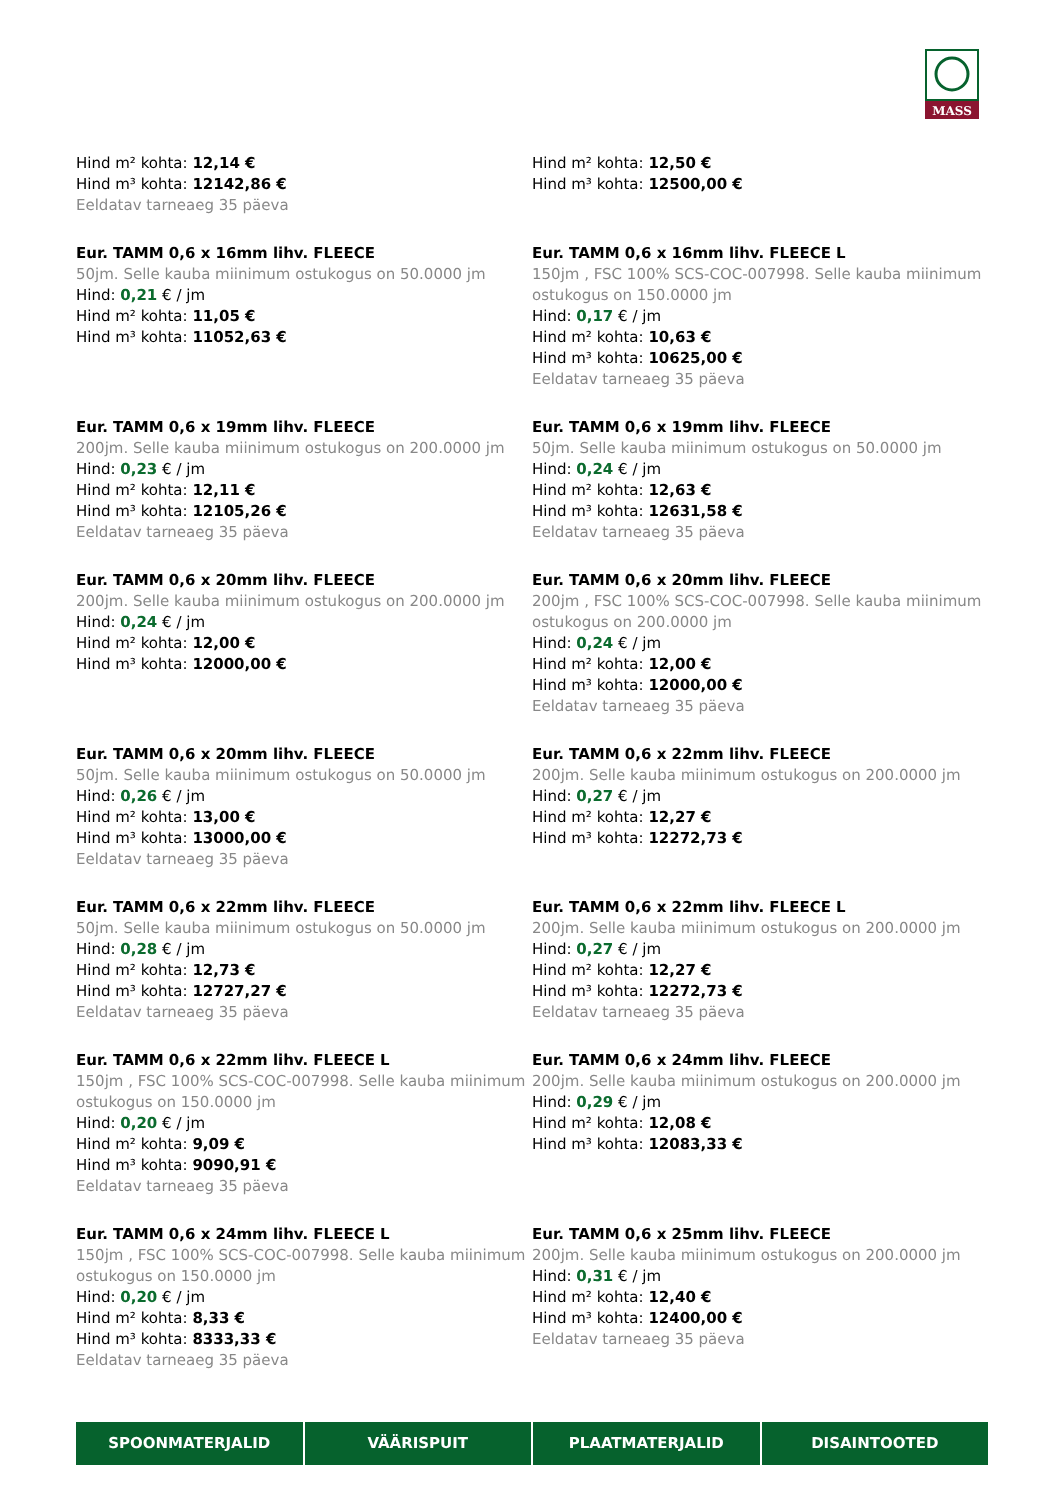MASS
Hind m² kohta: 12,14 €
Hind m³ kohta: 12142,86 €
Eeldatav tarneaeg 35 päeva
Hind m² kohta: 12,50 €
Hind m³ kohta: 12500,00 €
Eur. TAMM 0,6 x 16mm lihv. FLEECE
50jm. Selle kauba miinimum ostukogus on 50.0000 jm
Hind: 0,21 € / jm
Hind m² kohta: 11,05 €
Hind m³ kohta: 11052,63 €
Eur. TAMM 0,6 x 16mm lihv. FLEECE L
150jm , FSC 100% SCS-COC-007998. Selle kauba miinimum ostukogus on 150.0000 jm
Hind: 0,17 € / jm
Hind m² kohta: 10,63 €
Hind m³ kohta: 10625,00 €
Eeldatav tarneaeg 35 päeva
Eur. TAMM 0,6 x 19mm lihv. FLEECE
200jm. Selle kauba miinimum ostukogus on 200.0000 jm
Hind: 0,23 € / jm
Hind m² kohta: 12,11 €
Hind m³ kohta: 12105,26 €
Eeldatav tarneaeg 35 päeva
Eur. TAMM 0,6 x 19mm lihv. FLEECE
50jm. Selle kauba miinimum ostukogus on 50.0000 jm
Hind: 0,24 € / jm
Hind m² kohta: 12,63 €
Hind m³ kohta: 12631,58 €
Eeldatav tarneaeg 35 päeva
Eur. TAMM 0,6 x 20mm lihv. FLEECE
200jm. Selle kauba miinimum ostukogus on 200.0000 jm
Hind: 0,24 € / jm
Hind m² kohta: 12,00 €
Hind m³ kohta: 12000,00 €
Eur. TAMM 0,6 x 20mm lihv. FLEECE
200jm , FSC 100% SCS-COC-007998. Selle kauba miinimum ostukogus on 200.0000 jm
Hind: 0,24 € / jm
Hind m² kohta: 12,00 €
Hind m³ kohta: 12000,00 €
Eeldatav tarneaeg 35 päeva
Eur. TAMM 0,6 x 20mm lihv. FLEECE
50jm. Selle kauba miinimum ostukogus on 50.0000 jm
Hind: 0,26 € / jm
Hind m² kohta: 13,00 €
Hind m³ kohta: 13000,00 €
Eeldatav tarneaeg 35 päeva
Eur. TAMM 0,6 x 22mm lihv. FLEECE
200jm. Selle kauba miinimum ostukogus on 200.0000 jm
Hind: 0,27 € / jm
Hind m² kohta: 12,27 €
Hind m³ kohta: 12272,73 €
Eur. TAMM 0,6 x 22mm lihv. FLEECE
50jm. Selle kauba miinimum ostukogus on 50.0000 jm
Hind: 0,28 € / jm
Hind m² kohta: 12,73 €
Hind m³ kohta: 12727,27 €
Eeldatav tarneaeg 35 päeva
Eur. TAMM 0,6 x 22mm lihv. FLEECE L
200jm. Selle kauba miinimum ostukogus on 200.0000 jm
Hind: 0,27 € / jm
Hind m² kohta: 12,27 €
Hind m³ kohta: 12272,73 €
Eeldatav tarneaeg 35 päeva
Eur. TAMM 0,6 x 22mm lihv. FLEECE L
150jm , FSC 100% SCS-COC-007998. Selle kauba miinimum ostukogus on 150.0000 jm
Hind: 0,20 € / jm
Hind m² kohta: 9,09 €
Hind m³ kohta: 9090,91 €
Eeldatav tarneaeg 35 päeva
Eur. TAMM 0,6 x 24mm lihv. FLEECE
200jm. Selle kauba miinimum ostukogus on 200.0000 jm
Hind: 0,29 € / jm
Hind m² kohta: 12,08 €
Hind m³ kohta: 12083,33 €
Eur. TAMM 0,6 x 24mm lihv. FLEECE L
150jm , FSC 100% SCS-COC-007998. Selle kauba miinimum ostukogus on 150.0000 jm
Hind: 0,20 € / jm
Hind m² kohta: 8,33 €
Hind m³ kohta: 8333,33 €
Eeldatav tarneaeg 35 päeva
Eur. TAMM 0,6 x 25mm lihv. FLEECE
200jm. Selle kauba miinimum ostukogus on 200.0000 jm
Hind: 0,31 € / jm
Hind m² kohta: 12,40 €
Hind m³ kohta: 12400,00 €
Eeldatav tarneaeg 35 päeva
SPOONMATERJALID VÄÄRISPUIT PLAATMATERJALID DISAINTOOTED